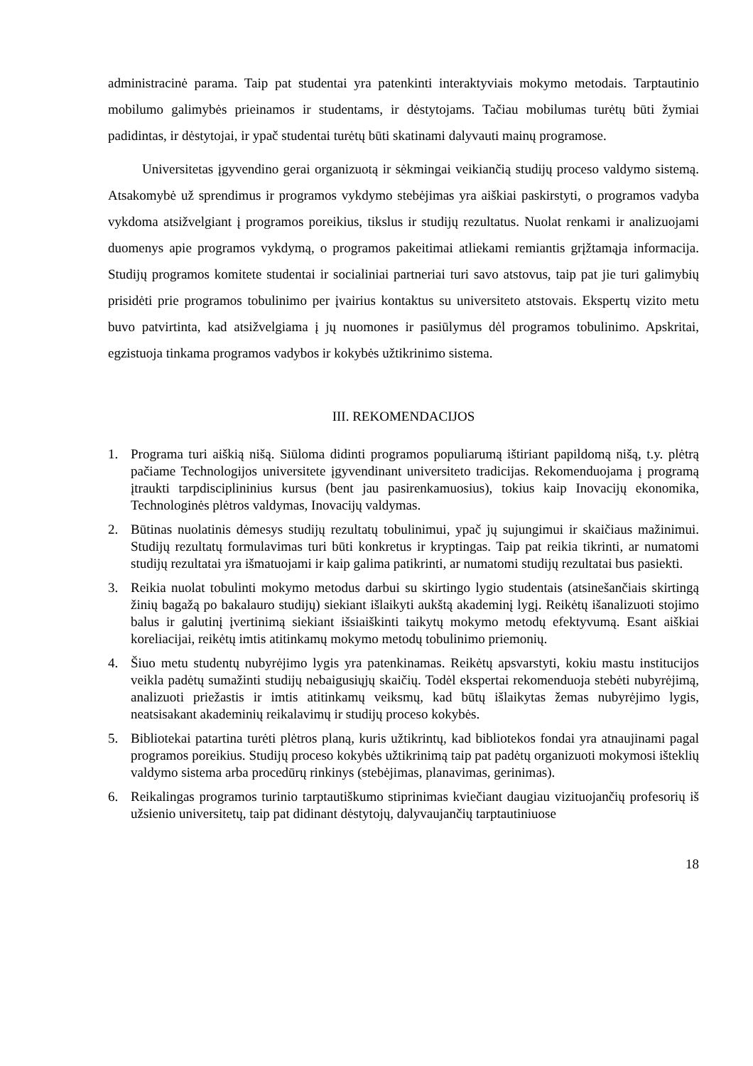administracinė parama. Taip pat studentai yra patenkinti interaktyviais mokymo metodais. Tarptautinio mobilumo galimybės prieinamos ir studentams, ir dėstytojams. Tačiau mobilumas turėtų būti žymiai padidintas, ir dėstytojai, ir ypač studentai turėtų būti skatinami dalyvauti mainų programose.
Universitetas įgyvendino gerai organizuotą ir sėkmingai veikiančią studijų proceso valdymo sistemą. Atsakomybė už sprendimus ir programos vykdymo stebėjimas yra aiškiai paskirstyti, o programos vadyba vykdoma atsižvelgiant į programos poreikius, tikslus ir studijų rezultatus. Nuolat renkami ir analizuojami duomenys apie programos vykdymą, o programos pakeitimai atliekami remiantis grįžtamąja informacija. Studijų programos komitete studentai ir socialiniai partneriai turi savo atstovus, taip pat jie turi galimybių prisidėti prie programos tobulinimo per įvairius kontaktus su universiteto atstovais. Ekspertų vizito metu buvo patvirtinta, kad atsižvelgiama į jų nuomones ir pasiūlymus dėl programos tobulinimo. Apskritai, egzistuoja tinkama programos vadybos ir kokybės užtikrinimo sistema.
III. REKOMENDACIJOS
1. Programa turi aiškią nišą. Siūloma didinti programos populiarumą ištiriant papildomą nišą, t.y. plėtrą pačiame Technologijos universitete įgyvendinant universiteto tradicijas. Rekomenduojama į programą įtraukti tarpdisciplininius kursus (bent jau pasirenkamuosius), tokius kaip Inovacijų ekonomika, Technologinės plėtros valdymas, Inovacijų valdymas.
2. Būtinas nuolatinis dėmesys studijų rezultatų tobulinimui, ypač jų sujungimui ir skaičiaus mažinimui. Studijų rezultatų formulavimas turi būti konkretus ir kryptingas. Taip pat reikia tikrinti, ar numatomi studijų rezultatai yra išmatuojami ir kaip galima patikrinti, ar numatomi studijų rezultatai bus pasiekti.
3. Reikia nuolat tobulinti mokymo metodus darbui su skirtingo lygio studentais (atsinešančiais skirtingą žinių bagažą po bakalauro studijų) siekiant išlaikyti aukštą akademinį lygį. Reikėtų išanalizuoti stojimo balus ir galutinį įvertinimą siekiant išsiaiškinti taikytų mokymo metodų efektyvumą. Esant aiškiai koreliacijai, reikėtų imtis atitinkamų mokymo metodų tobulinimo priemonių.
4. Šiuo metu studentų nubyrėjimo lygis yra patenkinamas. Reikėtų apsvarstyti, kokiu mastu institucijos veikla padėtų sumažinti studijų nebaigusiųjų skaičių. Todėl ekspertai rekomenduoja stebėti nubyrėjimą, analizuoti priežastis ir imtis atitinkamų veiksmų, kad būtų išlaikytas žemas nubyrėjimo lygis, neatsisakant akademinių reikalavimų ir studijų proceso kokybės.
5. Bibliotekai patartina turėti plėtros planą, kuris užtikrintų, kad bibliotekos fondai yra atnaujinami pagal programos poreikius. Studijų proceso kokybės užtikrinimą taip pat padėtų organizuoti mokymosi išteklių valdymo sistema arba procedūrų rinkinys (stebėjimas, planavimas, gerinimas).
6. Reikalingas programos turinio tarptautiškumo stiprinimas kviečiant daugiau vizituojančių profesorių iš užsienio universitetų, taip pat didinant dėstytojų, dalyvaujančių tarptautiniuose
18